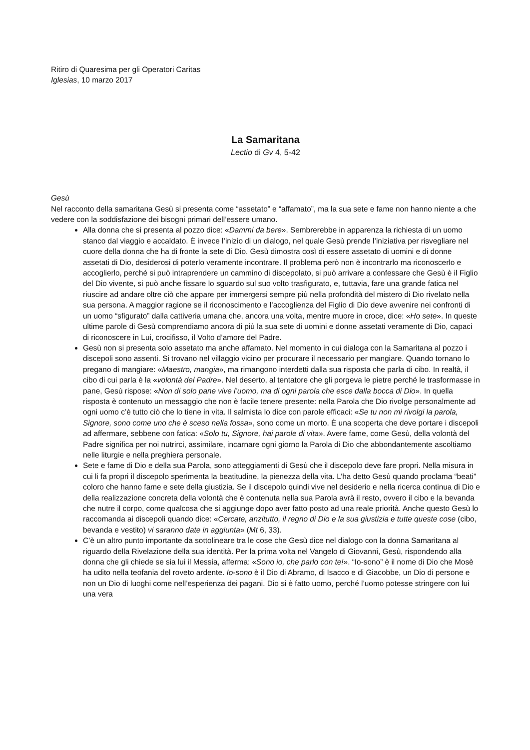Ritiro di Quaresima per gli Operatori Caritas
Iglesias, 10 marzo 2017
La Samaritana
Lectio di Gv 4, 5-42
Gesù
Nel racconto della samaritana Gesù si presenta come “assetato” e “affamato”, ma la sua sete e fame non hanno niente a che vedere con la soddisfazione dei bisogni primari dell’essere umano.
Alla donna che si presenta al pozzo dice: «Dammi da bere». Sembrerebbe in apparenza la richiesta di un uomo stanco dal viaggio e accaldato. È invece l’inizio di un dialogo, nel quale Gesù prende l’iniziativa per risvegliare nel cuore della donna che ha di fronte la sete di Dio. Gesù dimostra così di essere assetato di uomini e di donne assetati di Dio, desiderosi di poterlo veramente incontrare. Il problema però non è incontrarlo ma riconoscerlo e accoglierlo, perché si può intraprendere un cammino di discepolato, si può arrivare a confessare che Gesù è il Figlio del Dio vivente, si può anche fissare lo sguardo sul suo volto trasfigurato, e, tuttavia, fare una grande fatica nel riuscire ad andare oltre ciò che appare per immergersi sempre più nella profondità del mistero di Dio rivelato nella sua persona. A maggior ragione se il riconoscimento e l’accoglienza del Figlio di Dio deve avvenire nei confronti di un uomo “sfigurato” dalla cattiveria umana che, ancora una volta, mentre muore in croce, dice: «Ho sete». In queste ultime parole di Gesù comprendiamo ancora di più la sua sete di uomini e donne assetati veramente di Dio, capaci di riconoscere in Lui, crocifisso, il Volto d’amore del Padre.
Gesù non si presenta solo assetato ma anche affamato. Nel momento in cui dialoga con la Samaritana al pozzo i discepoli sono assenti. Si trovano nel villaggio vicino per procurare il necessario per mangiare. Quando tornano lo pregano di mangiare: «Maestro, mangia», ma rimangono interdetti dalla sua risposta che parla di cibo. In realtà, il cibo di cui parla è la «volontà del Padre». Nel deserto, al tentatore che gli porgeva le pietre perché le trasformasse in pane, Gesù rispose: «Non di solo pane vive l’uomo, ma di ogni parola che esce dalla bocca di Dio». In quella risposta è contenuto un messaggio che non è facile tenere presente: nella Parola che Dio rivolge personalmente ad ogni uomo c’è tutto ciò che lo tiene in vita. Il salmista lo dice con parole efficaci: «Se tu non mi rivolgi la parola, Signore, sono come uno che è sceso nella fossa», sono come un morto. È una scoperta che deve portare i discepoli ad affermare, sebbene con fatica: «Solo tu, Signore, hai parole di vita». Avere fame, come Gesù, della volontà del Padre significa per noi nutrirci, assimilare, incarnare ogni giorno la Parola di Dio che abbondantemente ascoltiamo nelle liturgie e nella preghiera personale.
Sete e fame di Dio e della sua Parola, sono atteggiamenti di Gesù che il discepolo deve fare propri. Nella misura in cui li fa propri il discepolo sperimenta la beatitudine, la pienezza della vita. L’ha detto Gesù quando proclama “beati” coloro che hanno fame e sete della giustizia. Se il discepolo quindi vive nel desiderio e nella ricerca continua di Dio e della realizzazione concreta della volontà che è contenuta nella sua Parola avrà il resto, ovvero il cibo e la bevanda che nutre il corpo, come qualcosa che si aggiunge dopo aver fatto posto ad una reale priorità. Anche questo Gesù lo raccomanda ai discepoli quando dice: «Cercate, anzitutto, il regno di Dio e la sua giustizia e tutte queste cose (cibo, bevanda e vestito) vi saranno date in aggiunta» (Mt 6, 33).
C’è un altro punto importante da sottolineare tra le cose che Gesù dice nel dialogo con la donna Samaritana al riguardo della Rivelazione della sua identità. Per la prima volta nel Vangelo di Giovanni, Gesù, rispondendo alla donna che gli chiede se sia lui il Messia, afferma: «Sono io, che parlo con te!». “Io-sono” è il nome di Dio che Mosè ha udito nella teofania del roveto ardente. Io-sono è il Dio di Abramo, di Isacco e di Giacobbe, un Dio di persone e non un Dio di luoghi come nell’esperienza dei pagani. Dio si è fatto uomo, perché l’uomo potesse stringere con lui una vera